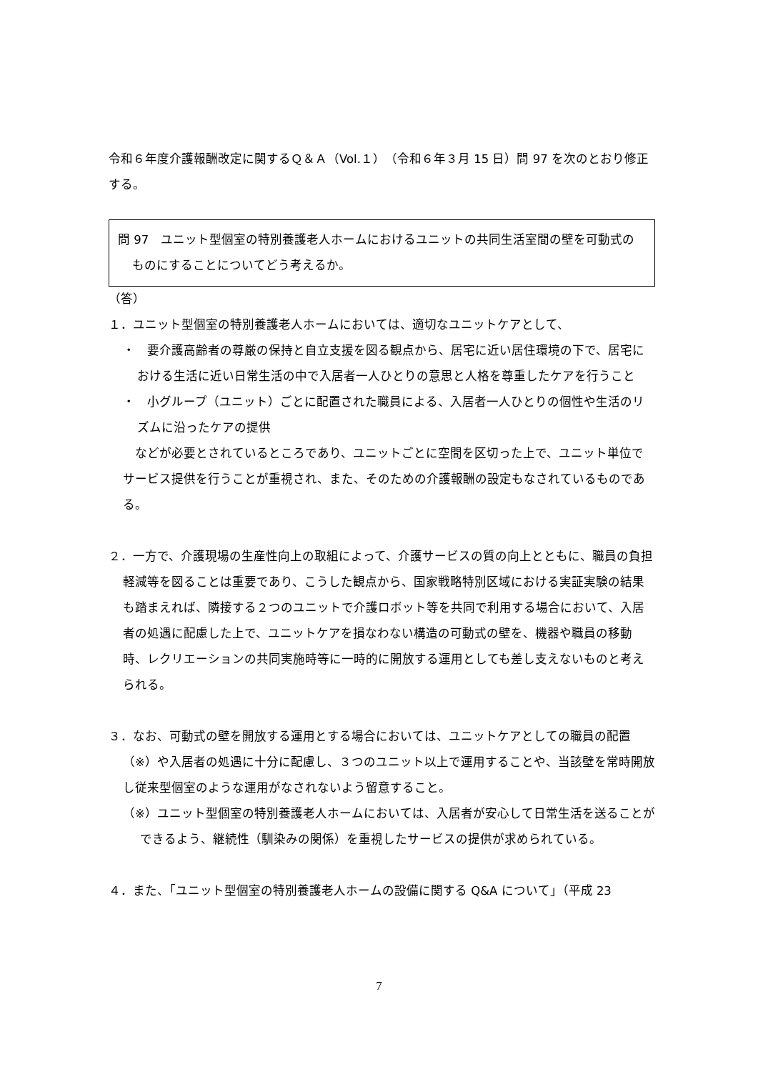令和６年度介護報酬改定に関するＱ＆Ａ（Vol.１）（令和６年３月 15 日）問 97 を次のとおり修正する。
問 97　ユニット型個室の特別養護老人ホームにおけるユニットの共同生活室間の壁を可動式のものにすることについてどう考えるか。
（答）
１．ユニット型個室の特別養護老人ホームにおいては、適切なユニットケアとして、
・　要介護高齢者の尊厳の保持と自立支援を図る観点から、居宅に近い居住環境の下で、居宅における生活に近い日常生活の中で入居者一人ひとりの意思と人格を尊重したケアを行うこと
・　小グループ（ユニット）ごとに配置された職員による、入居者一人ひとりの個性や生活のリズムに沿ったケアの提供
　などが必要とされているところであり、ユニットごとに空間を区切った上で、ユニット単位でサービス提供を行うことが重視され、また、そのための介護報酬の設定もなされているものである。
２．一方で、介護現場の生産性向上の取組によって、介護サービスの質の向上とともに、職員の負担軽減等を図ることは重要であり、こうした観点から、国家戦略特別区域における実証実験の結果も踏まえれば、隣接する２つのユニットで介護ロボット等を共同で利用する場合において、入居者の処遇に配慮した上で、ユニットケアを損なわない構造の可動式の壁を、機器や職員の移動時、レクリエーションの共同実施時等に一時的に開放する運用としても差し支えないものと考えられる。
３．なお、可動式の壁を開放する運用とする場合においては、ユニットケアとしての職員の配置（※）や入居者の処遇に十分に配慮し、３つのユニット以上で運用することや、当該壁を常時開放し従来型個室のような運用がなされないよう留意すること。
（※）ユニット型個室の特別養護老人ホームにおいては、入居者が安心して日常生活を送ることができるよう、継続性（馴染みの関係）を重視したサービスの提供が求められている。
４．また、「ユニット型個室の特別養護老人ホームの設備に関する Q&A について」（平成 23
7